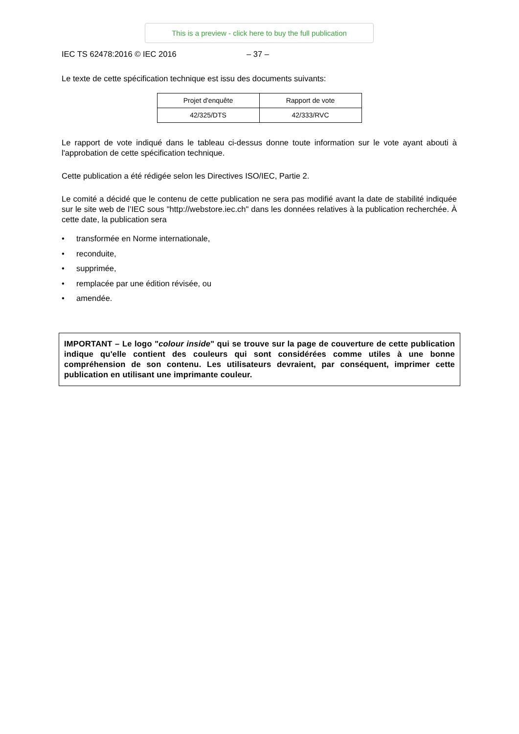This is a preview - click here to buy the full publication
IEC TS 62478:2016 © IEC 2016 – 37 –
Le texte de cette spécification technique est issu des documents suivants:
| Projet d'enquête | Rapport de vote |
| --- | --- |
| 42/325/DTS | 42/333/RVC |
Le rapport de vote indiqué dans le tableau ci-dessus donne toute information sur le vote ayant abouti à l'approbation de cette spécification technique.
Cette publication a été rédigée selon les Directives ISO/IEC, Partie 2.
Le comité a décidé que le contenu de cette publication ne sera pas modifié avant la date de stabilité indiquée sur le site web de l’IEC sous "http://webstore.iec.ch" dans les données relatives à la publication recherchée. À cette date, la publication sera
• transformée en Norme internationale,
• reconduite,
• supprimée,
• remplacée par une édition révisée, ou
• amendée.
IMPORTANT – Le logo "colour inside" qui se trouve sur la page de couverture de cette publication indique qu'elle contient des couleurs qui sont considérées comme utiles à une bonne compréhension de son contenu. Les utilisateurs devraient, par conséquent, imprimer cette publication en utilisant une imprimante couleur.